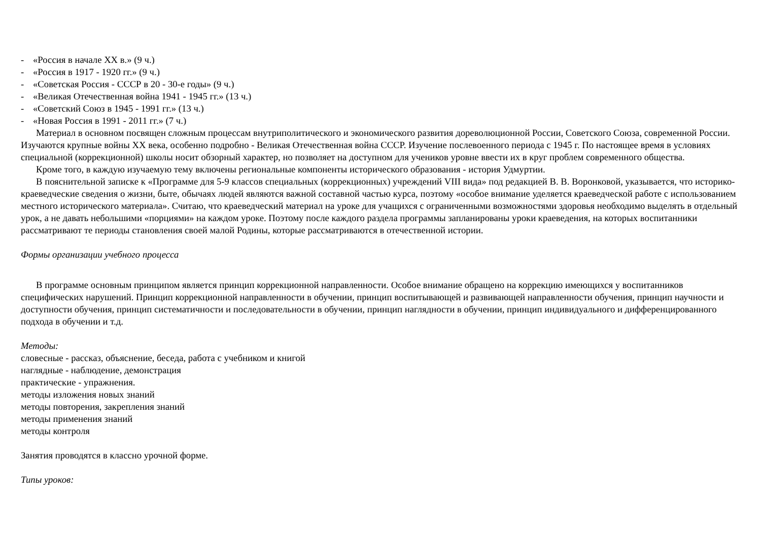- «Россия в начале XX в.» (9 ч.)
- «Россия в 1917 - 1920 гг.» (9 ч.)
- «Советская Россия - СССР в 20 - 30-е годы» (9 ч.)
- «Великая Отечественная война 1941 - 1945 гг.» (13 ч.)
- «Советский Союз в 1945 - 1991 гг.» (13 ч.)
- «Новая Россия в 1991 - 2011 гг.» (7 ч.)
Материал в основном посвящен сложным процессам внутриполитического и экономического развития дореволюционной России, Советского Союза, современной России. Изучаются крупные войны XX века, особенно подробно - Великая Отечественная война СССР. Изучение послевоенного периода с 1945 г. По настоящее время в условиях специальной (коррекционной) школы носит обзорный характер, но позволяет на доступном для учеников уровне ввести их в круг проблем современного общества.
Кроме того, в каждую изучаемую тему включены региональные компоненты исторического образования - история Удмуртии.
В пояснительной записке к «Программе для 5-9 классов специальных (коррекционных) учреждений VIII вида» под редакцией В. В. Воронковой, указывается, что историко-краеведческие сведения о жизни, быте, обычаях людей являются важной составной частью курса, поэтому «особое внимание уделяется краеведческой работе с использованием местного исторического материала». Считаю, что краеведческий материал на уроке для учащихся с ограниченными возможностями здоровья необходимо выделять в отдельный урок, а не давать небольшими «порциями» на каждом уроке. Поэтому после каждого раздела программы запланированы уроки краеведения, на которых воспитанники рассматривают те периоды становления своей малой Родины, которые рассматриваются в отечественной истории.
Формы организации учебного процесса
В программе основным принципом является принцип коррекционной направленности. Особое внимание обращено на коррекцию имеющихся у воспитанников специфических нарушений. Принцип коррекционной направленности в обучении, принцип воспитывающей и развивающей направленности обучения, принцип научности и доступности обучения, принцип систематичности и последовательности в обучении, принцип наглядности в обучении, принцип индивидуального и дифференцированного подхода в обучении и т.д.
Методы:
словесные - рассказ, объяснение, беседа, работа с учебником и книгой
наглядные - наблюдение, демонстрация
практические - упражнения.
методы изложения новых знаний
методы повторения, закрепления знаний
методы применения знаний
методы контроля
Занятия проводятся в классно урочной форме.
Типы уроков: